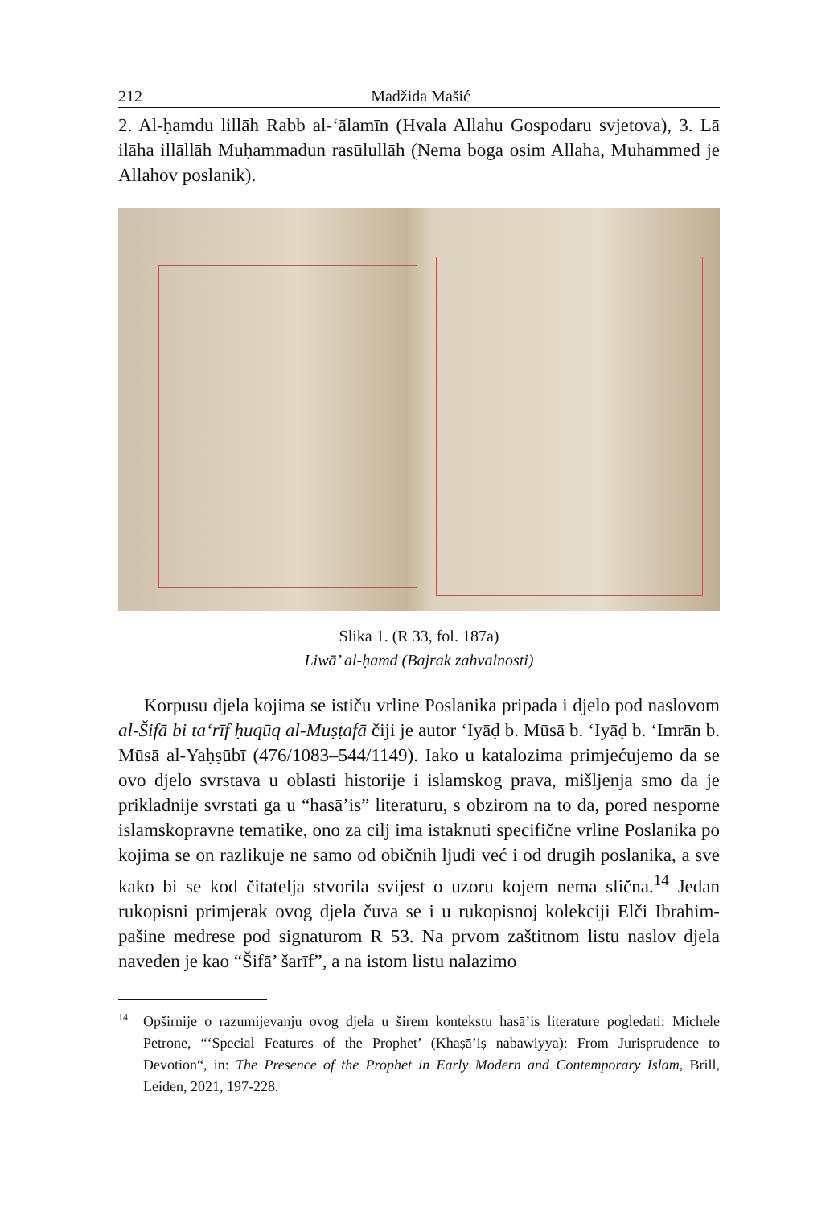212 Madžida Mašić
2. Al-ḥamdu lillāh Rabb al-‘ālamīn (Hvala Allahu Gospodaru svjetova), 3. Lā ilāha illāllāh Muḥammadun rasūlullāh (Nema boga osim Allaha, Muhammed je Allahov poslanik).
Slika 1. (R 33, fol. 187a)
Liwā’ al-ḥamd (Bajrak zahvalnosti)
Korpusu djela kojima se ističu vrline Poslanika pripada i djelo pod naslovom al-Šifā bi ta‘rīf ḥuqūq al-Muṣṭafā čiji je autor ‘Iyāḍ b. Mūsā b. ‘Iyāḍ b. ‘Imrān b. Mūsā al-Yaḥṣūbī (476/1083–544/1149). Iako u katalozima primjećujemo da se ovo djelo svrstava u oblasti historije i islamskog prava, mišljenja smo da je prikladnije svrstati ga u “hasā’is” literaturu, s obzirom na to da, pored nesporne islamskopravne tematike, ono za cilj ima istaknuti specifične vrline Poslanika po kojima se on razlikuje ne samo od običnih ljudi već i od drugih poslanika, a sve kako bi se kod čitatelja stvorila svijest o uzoru kojem nema slična.<sup>14</sup> Jedan rukopisni primjerak ovog djela čuva se i u rukopisnoj kolekciji Elči Ibrahim-pašine medrese pod signaturom R 53. Na prvom zaštitnom listu naslov djela naveden je kao “Šifā’ šarīf”, a na istom listu nalazimo
<sup>14</sup> Opširnije o razumijevanju ovog djela u širem kontekstu hasā’is literature pogledati: Michele Petrone, “‘Special Features of the Prophet’ (Khaṣā’iṣ nabawiyya): From Jurisprudence to Devotion“, in: The Presence of the Prophet in Early Modern and Contemporary Islam, Brill, Leiden, 2021, 197-228.